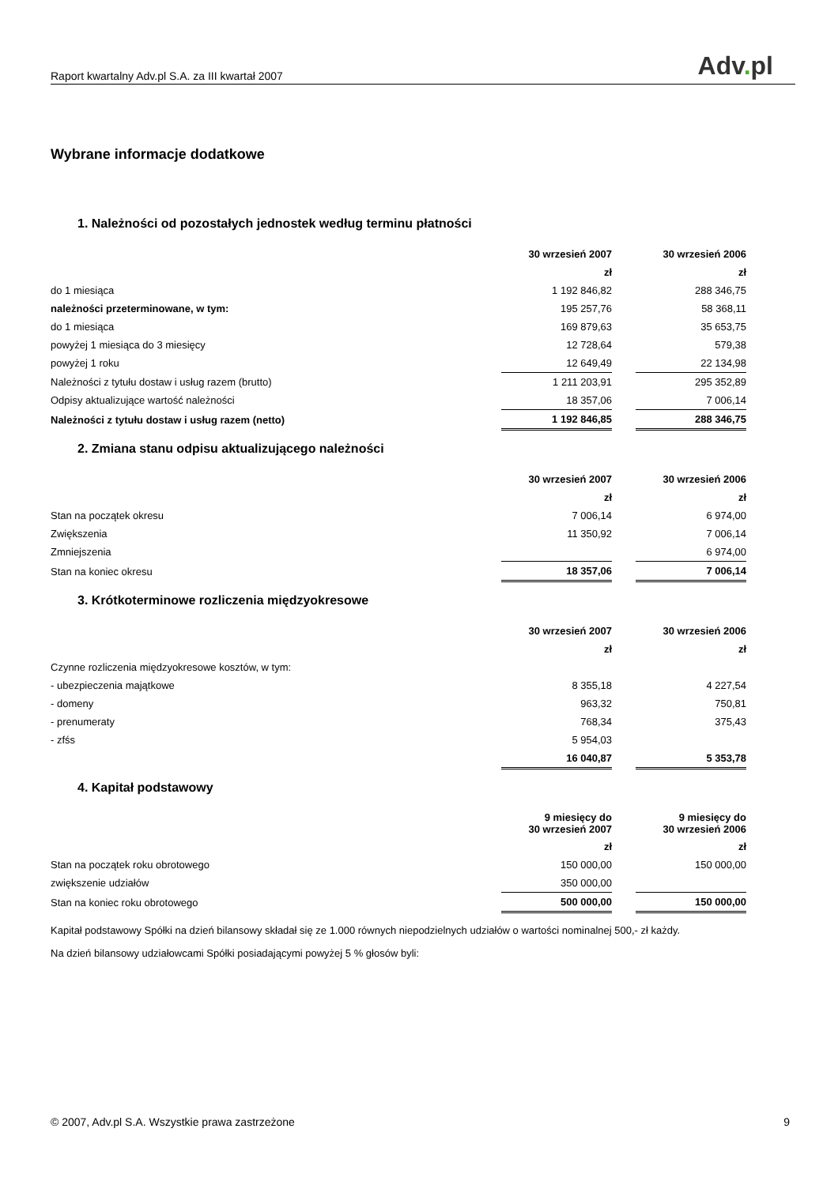Raport kwartalny Adv.pl S.A. za III kwartał 2007 Adv. pl
Wybrane informacje dodatkowe
1. Należności od pozostałych jednostek według terminu płatności
| | 30 wrzesień 2007 | | 30 wrzesień 2006 |
| | zł | | zł |
| do 1 miesiąca | 1 192 846,82 | | 288 346,75 |
| należności przeterminowane, w tym: | 195 257,76 | | 58 368,11 |
| do 1 miesiąca | 169 879,63 | | 35 653,75 |
| powyżej 1 miesiąca do 3 miesięcy | 12 728,64 | | 579,38 |
| powyżej 1 roku | 12 649,49 | | 22 134,98 |
| Należności z tytułu dostaw i usług razem (brutto) | 1 211 203,91 | | 295 352,89 |
| Odpisy aktualizujące wartość należności | 18 357,06 | | 7 006,14 |
| Należności z tytułu dostaw i usług razem (netto) | 1 192 846,85 | | 288 346,75 |
2. Zmiana stanu odpisu aktualizującego należności
| | 30 wrzesień 2007 | | 30 wrzesień 2006 |
| | zł | | zł |
| Stan na początek okresu | 7 006,14 | | 6 974,00 |
| Zwiększenia | 11 350,92 | | 7 006,14 |
| Zmniejszenia | | | 6 974,00 |
| Stan na koniec okresu | 18 357,06 | | 7 006,14 |
3. Krótkoterminowe rozliczenia międzyokresowe
| | 30 wrzesień 2007 | | 30 wrzesień 2006 |
| | zł | | zł |
| Czynne rozliczenia międzyokresowe kosztów, w tym: | | | |
| - ubezpieczenia majątkowe | 8 355,18 | | 4 227,54 |
| - domeny | 963,32 | | 750,81 |
| - prenumeraty | 768,34 | | 375,43 |
| - zfśs | 5 954,03 | | |
| | 16 040,87 | | 5 353,78 |
4. Kapitał podstawowy
| | 9 miesięcy do 30 wrzesień 2007 | | 9 miesięcy do 30 wrzesień 2006 |
| | zł | | zł |
| Stan na początek roku obrotowego | 150 000,00 | | 150 000,00 |
| zwiększenie udziałów | 350 000,00 | | |
| Stan na koniec roku obrotowego | 500 000,00 | | 150 000,00 |
Kapitał podstawowy Spółki na dzień bilansowy składał się ze 1.000 równych niepodzielnych udziałów o wartości nominalnej 500,- zł każdy.
Na dzień bilansowy udziałowcami Spółki posiadającymi powyżej 5 % głosów byli:
© 2007, Adv.pl S.A. Wszystkie prawa zastrzeżone 9